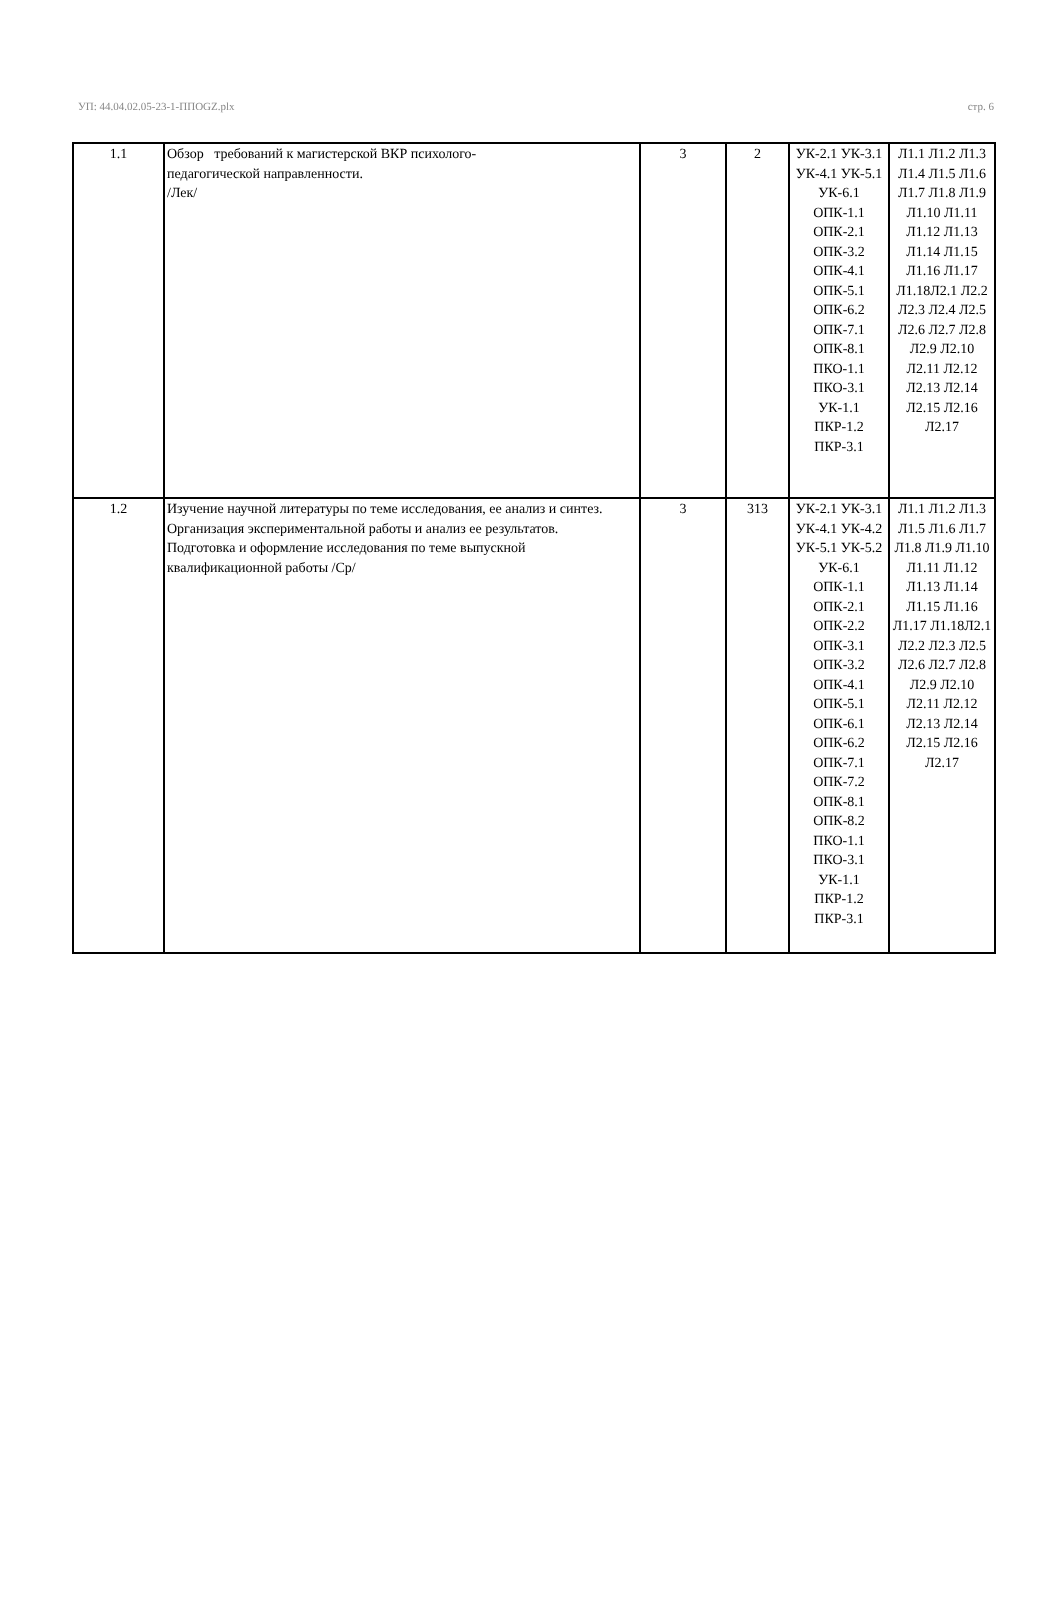УП: 44.04.02.05-23-1-ППОGZ.plx стр. 6
| 1.1 | Обзор требований к магистерской ВКР психолого- педагогической направленности. /Лек/ | 3 | 2 | УК-2.1 УК-3.1 УК-4.1 УК-5.1 УК-6.1 ОПК-1.1 ОПК-2.1 ОПК-3.2 ОПК-4.1 ОПК-5.1 ОПК-6.2 ОПК-7.1 ОПК-8.1 ПКО-1.1 ПКО-3.1 УК-1.1 ПКР-1.2 ПКР-3.1 | Л1.1 Л1.2 Л1.3 Л1.4 Л1.5 Л1.6 Л1.7 Л1.8 Л1.9 Л1.10 Л1.11 Л1.12 Л1.13 Л1.14 Л1.15 Л1.16 Л1.17 Л1.18Л2.1 Л2.2 Л2.3 Л2.4 Л2.5 Л2.6 Л2.7 Л2.8 Л2.9 Л2.10 Л2.11 Л2.12 Л2.13 Л2.14 Л2.15 Л2.16 Л2.17 |
| 1.2 | Изучение научной литературы по теме исследования, ее анализ и синтез. Организация экспериментальной работы и анализ ее результатов. Подготовка и оформление исследования по теме выпускной квалификационной работы /Ср/ | 3 | 313 | УК-2.1 УК-3.1 УК-4.1 УК-4.2 УК-5.1 УК-5.2 УК-6.1 ОПК-1.1 ОПК-2.1 ОПК-2.2 ОПК-3.1 ОПК-3.2 ОПК-4.1 ОПК-5.1 ОПК-6.1 ОПК-6.2 ОПК-7.1 ОПК-7.2 ОПК-8.1 ОПК-8.2 ПКО-1.1 ПКО-3.1 УК-1.1 ПКР-1.2 ПКР-3.1 | Л1.1 Л1.2 Л1.3 Л1.5 Л1.6 Л1.7 Л1.8 Л1.9 Л1.10 Л1.11 Л1.12 Л1.13 Л1.14 Л1.15 Л1.16 Л1.17 Л1.18Л2.1 Л2.2 Л2.3 Л2.5 Л2.6 Л2.7 Л2.8 Л2.9 Л2.10 Л2.11 Л2.12 Л2.13 Л2.14 Л2.15 Л2.16 Л2.17 |